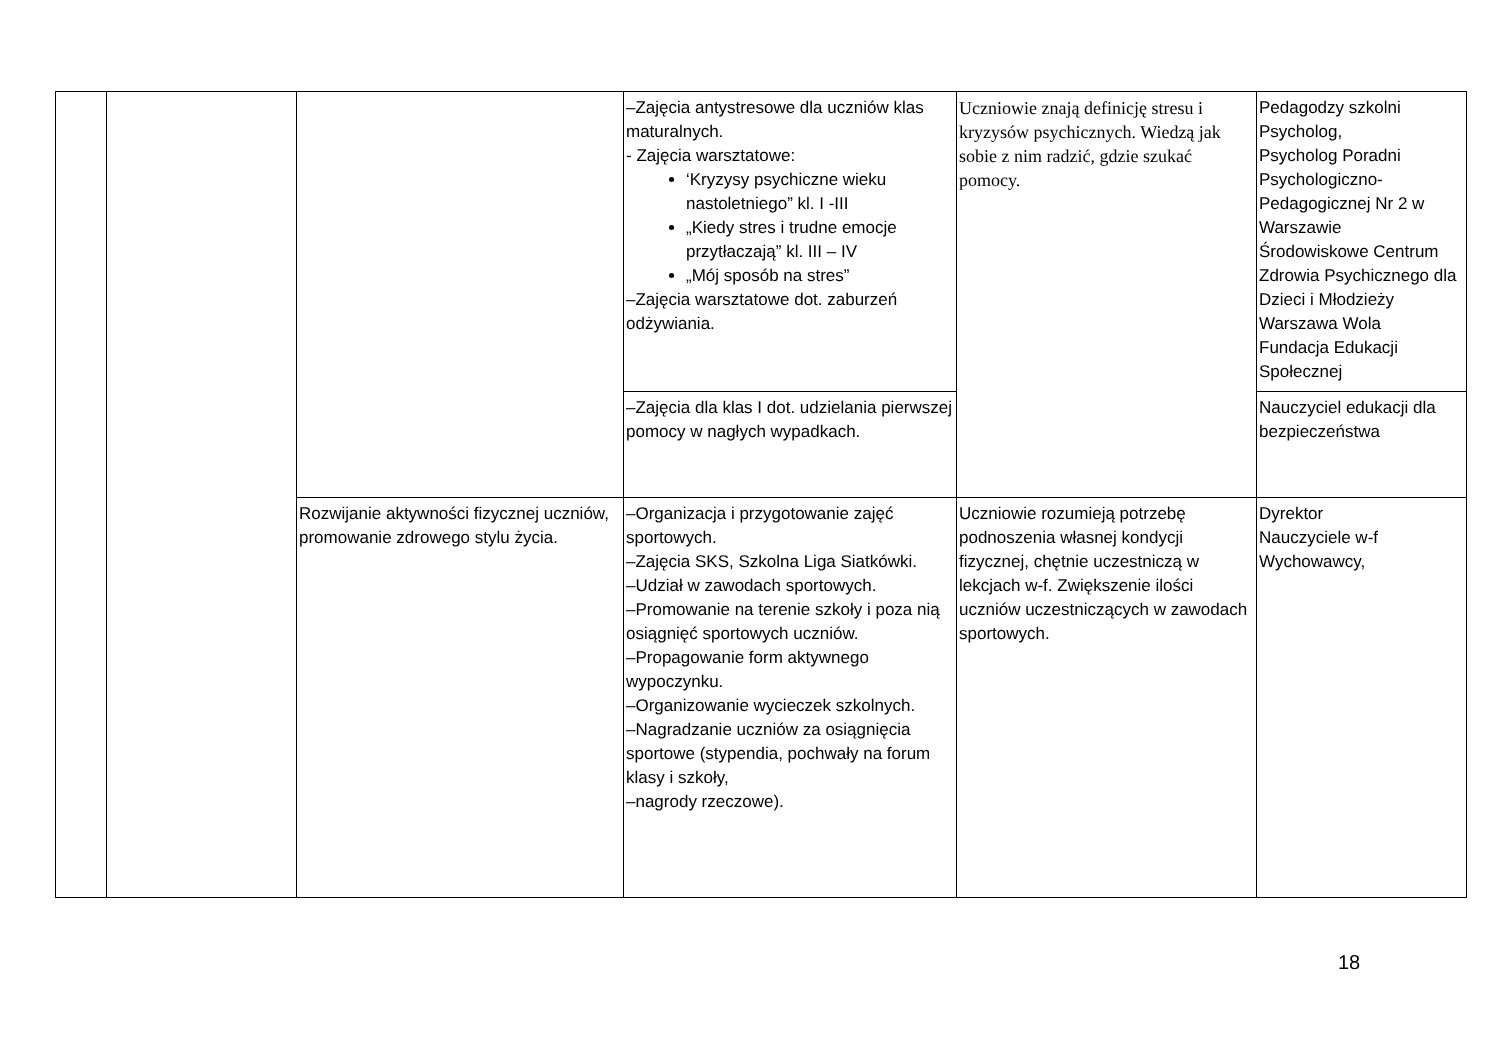| | | | –Zajęcia antystresowe dla uczniów klas maturalnych. - Zajęcia warsztatowe: ‘Kryzysy psychiczne wieku nastoletniego” kl. I -III „Kiedy stres i trudne emocje przytłaczają” kl. III – IV „Mój sposób na stres” –Zajęcia warsztatowe dot. zaburzeń odżywiania. | Uczniowie znają definicję stresu i kryzysów psychicznych. Wiedzą jak sobie z nim radzić, gdzie szukać pomocy. | Pedagodzy szkolni Psycholog, Psycholog Poradni Psychologiczno-Pedagogicznej Nr 2 w Warszawie Środowiskowe Centrum Zdrowia Psychicznego dla Dzieci i Młodzieży Warszawa Wola Fundacja Edukacji Społecznej |
| | | | –Zajęcia dla klas I dot. udzielania pierwszej pomocy w nagłych wypadkach. | | Nauczyciel edukacji dla bezpieczeństwa |
| | | Rozwijanie aktywności fizycznej uczniów, promowanie zdrowego stylu życia. | –Organizacja i przygotowanie zajęć sportowych. –Zajęcia SKS, Szkolna Liga Siatkówki. –Udział w zawodach sportowych. –Promowanie na terenie szkoły i poza nią osiągnięć sportowych uczniów. –Propagowanie form aktywnego wypoczynku. –Organizowanie wycieczek szkolnych. –Nagradzanie uczniów za osiągnięcia sportowe (stypendia, pochwały na forum klasy i szkoły, –nagrody rzeczowe). | Uczniowie rozumieją potrzebę podnoszenia własnej kondycji fizycznej, chętnie uczestniczą w lekcjach w-f. Zwiększenie ilości uczniów uczestniczących w zawodach sportowych. | Dyrektor Nauczyciele w-f Wychowawcy, |
18